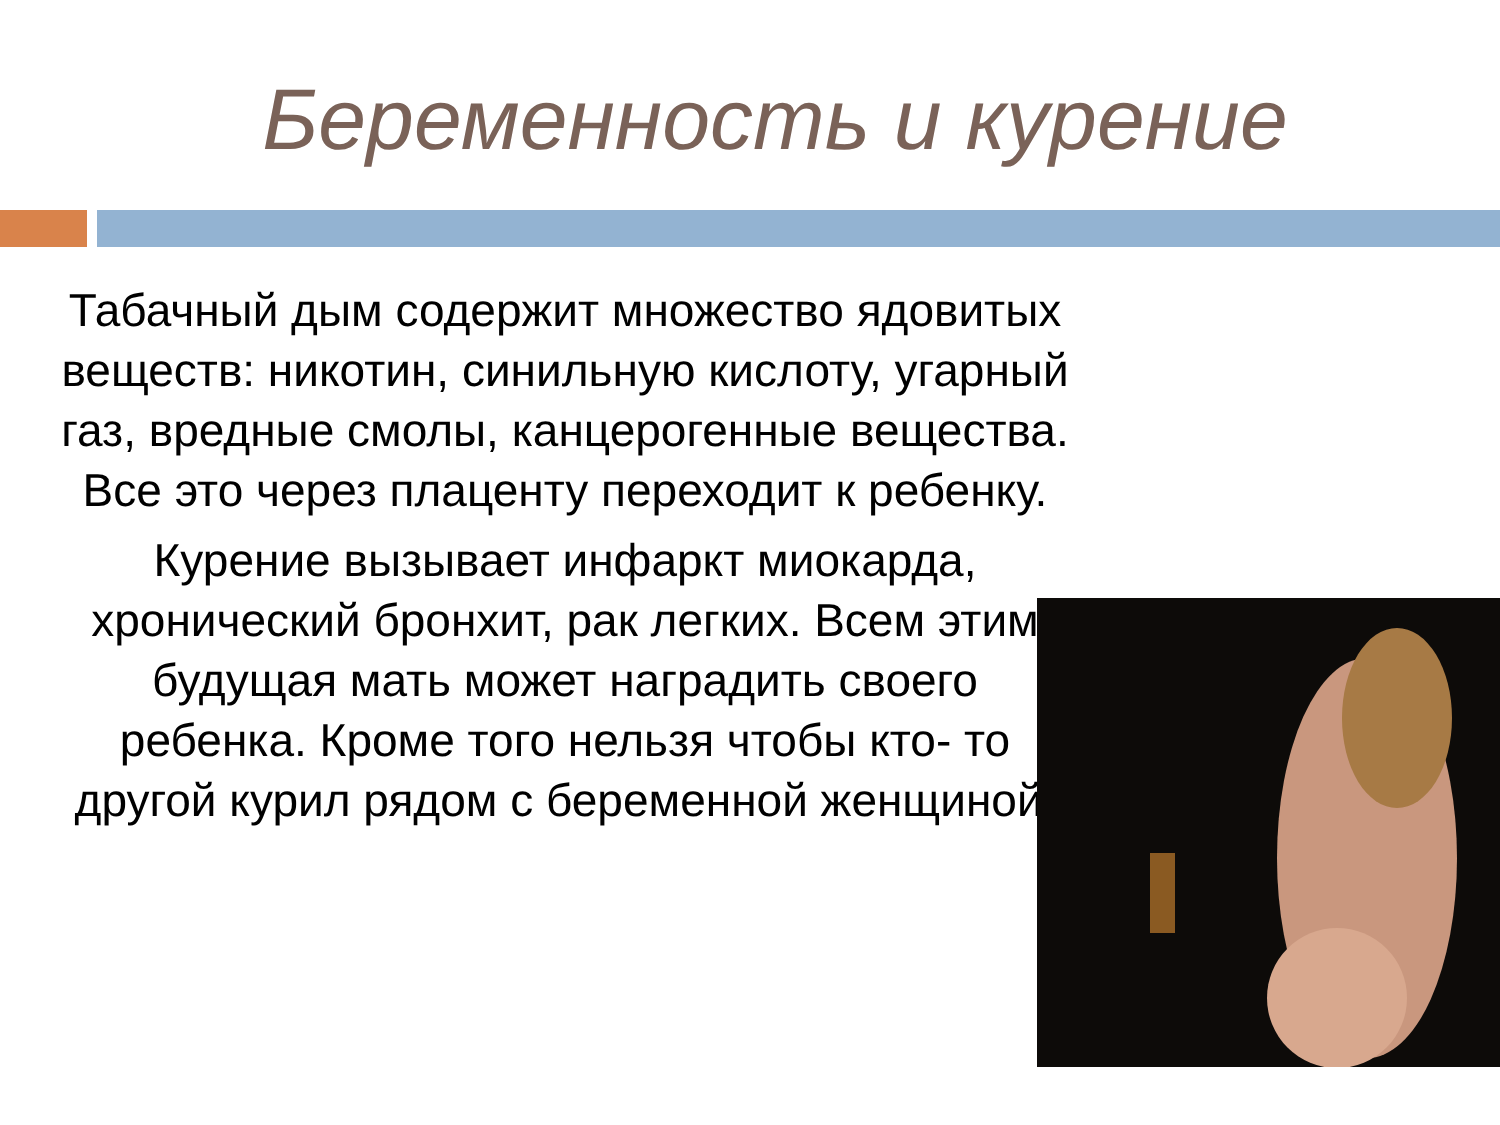Беременность и курение
Табачный дым содержит множество ядовитых веществ: никотин, синильную кислоту, угарный газ, вредные смолы, канцерогенные вещества. Все это через плаценту переходит к ребенку.
Курение вызывает инфаркт миокарда, хронический бронхит, рак легких. Всем этим будущая мать может наградить своего ребенка. Кроме того нельзя чтобы кто- то другой курил рядом с беременной женщиной.